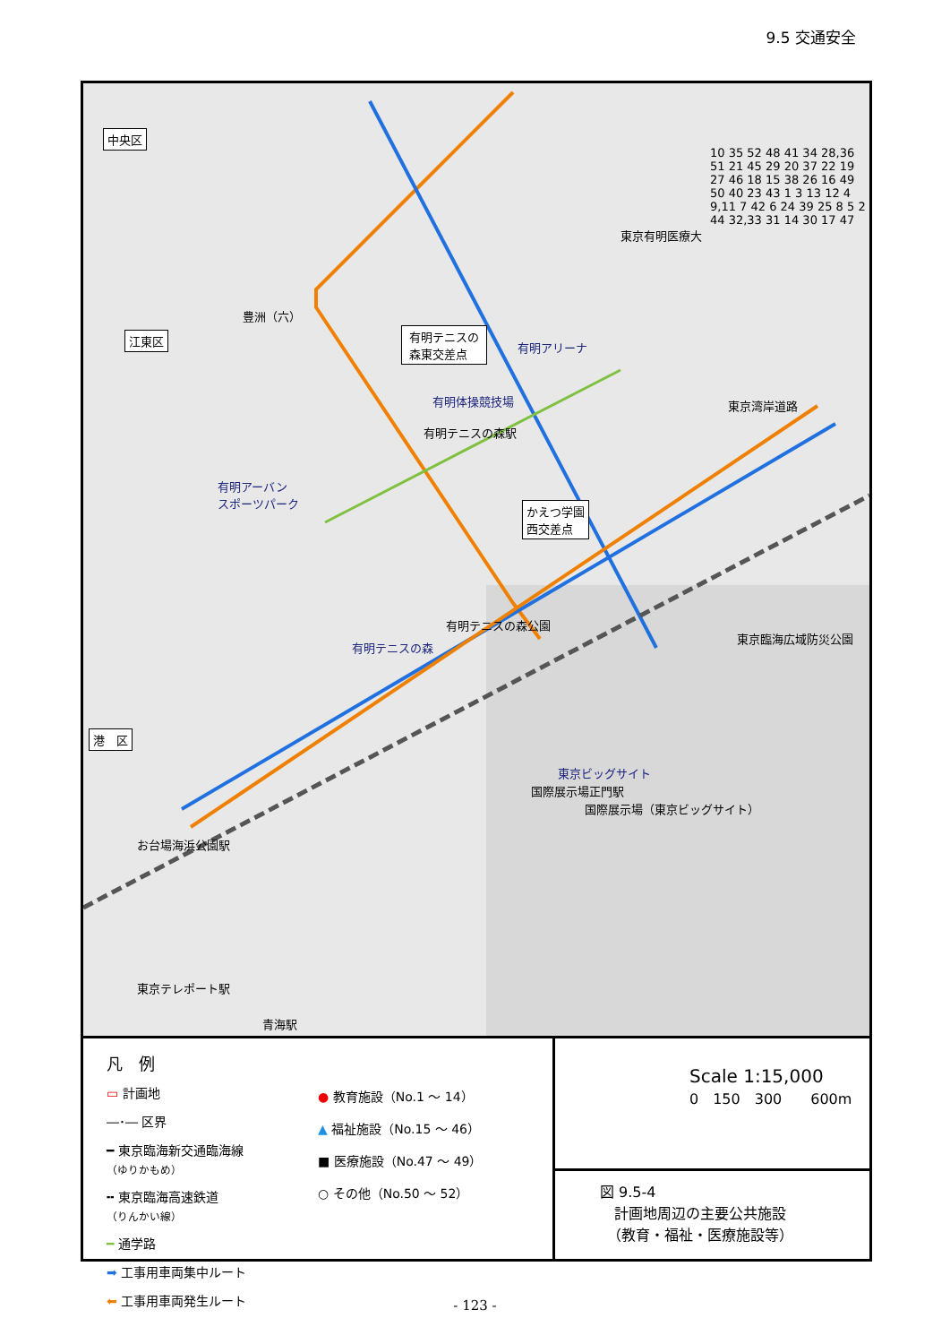9.5 交通安全
中央区
江東区
港　区
豊洲（六）
有明テニスの
森東交差点 有明アリーナ
有明体操競技場
有明テニスの森駅
有明アーバン
スポーツパーク
かえつ学園
西交差点
有明テニスの森公園
有明テニスの森
東京臨海広域防災公園
東京ビッグサイト
国際展示場（東京ビッグサイト）
国際展示場正門駅
お台場海浜公園駅
東京テレポート駅
青海駅
東京湾岸道路
東京有明医療大
10 35 52 48 41 34 28,36 51 21 45 29 20 37 22 19 27 46 18 15 38 26 16 49 50 40 23 43 1 3 13 12 4 9,11 7 42 6 24 39 25 8 5 2 44 32,33 31 14 30 17 47
凡　例
▭ 計画地
―･― 区界
━ 東京臨海新交通臨海線
（ゆりかもめ）
╍ 東京臨海高速鉄道
（りんかい線）
━ 通学路
➡ 工事用車両集中ルート
⬅ 工事用車両発生ルート
● 教育施設（No.1 ～ 14）
▲ 福祉施設（No.15 ～ 46）
■ 医療施設（No.47 ～ 49）
○ その他（No.50 ～ 52）
Scale 1:15,000
0　150　300　　600m
図 9.5-4
　計画地周辺の主要公共施設
　（教育・福祉・医療施設等）
- 123 -